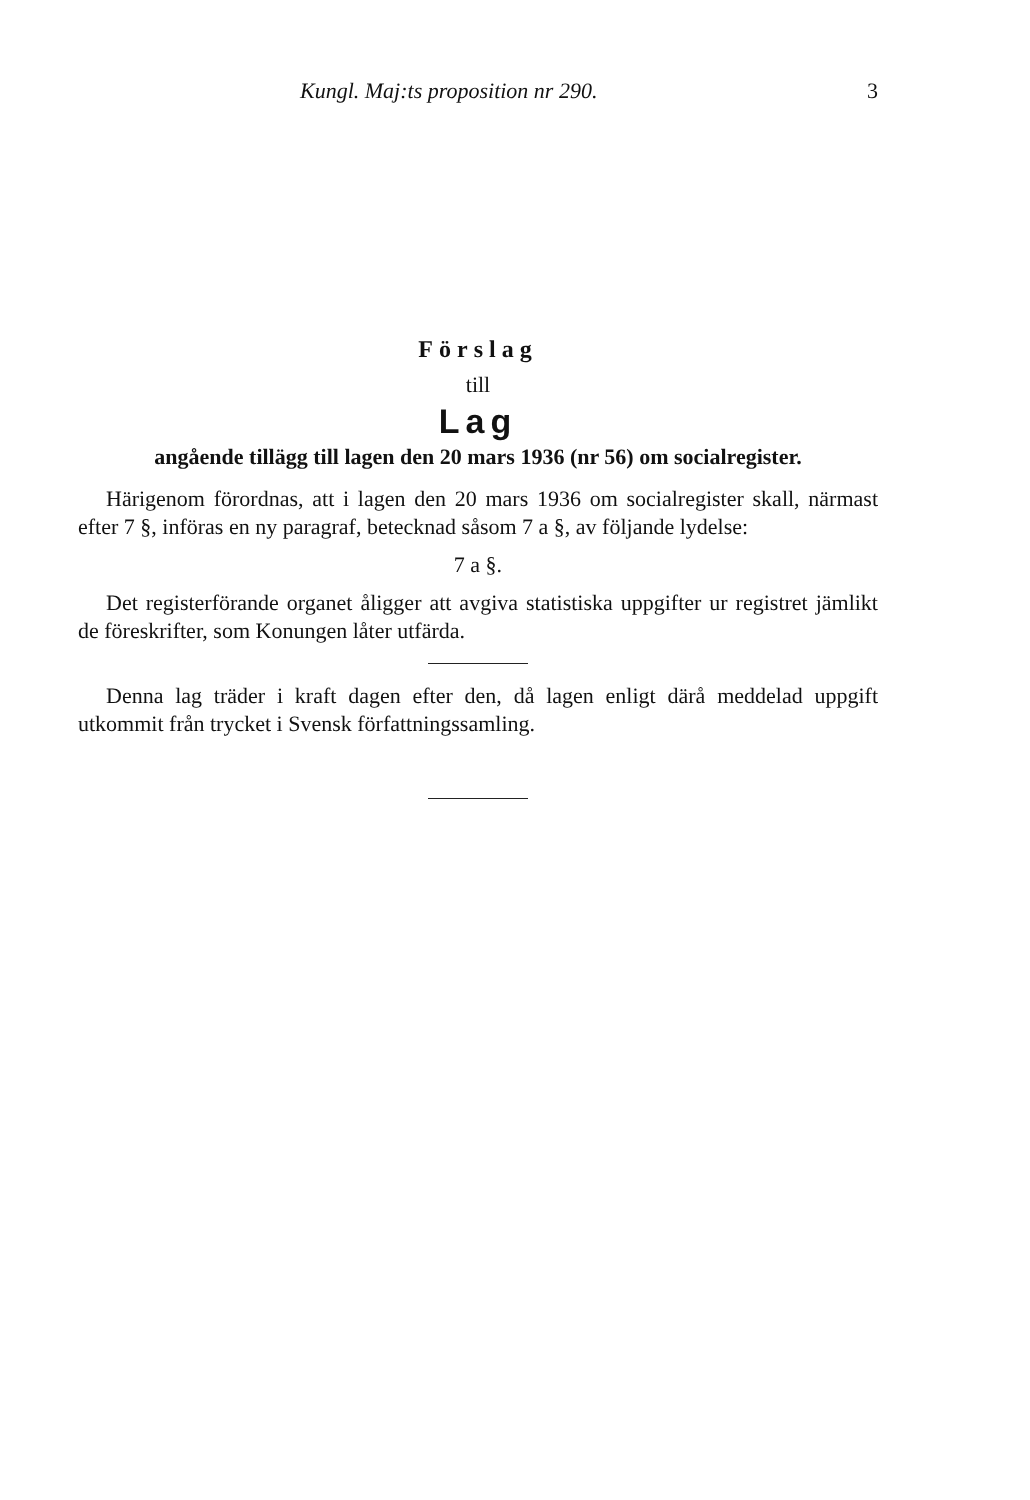Kungl. Maj:ts proposition nr 290. 3
Förslag
till
Lag
angående tillägg till lagen den 20 mars 1936 (nr 56) om socialregister.
Härigenom förordnas, att i lagen den 20 mars 1936 om socialregister skall, närmast efter 7 §, införas en ny paragraf, betecknad såsom 7 a §, av följande lydelse:
7 a §.
Det registerförande organet åligger att avgiva statistiska uppgifter ur registret jämlikt de föreskrifter, som Konungen låter utfärda.
Denna lag träder i kraft dagen efter den, då lagen enligt därå meddelad uppgift utkommit från trycket i Svensk författningssamling.